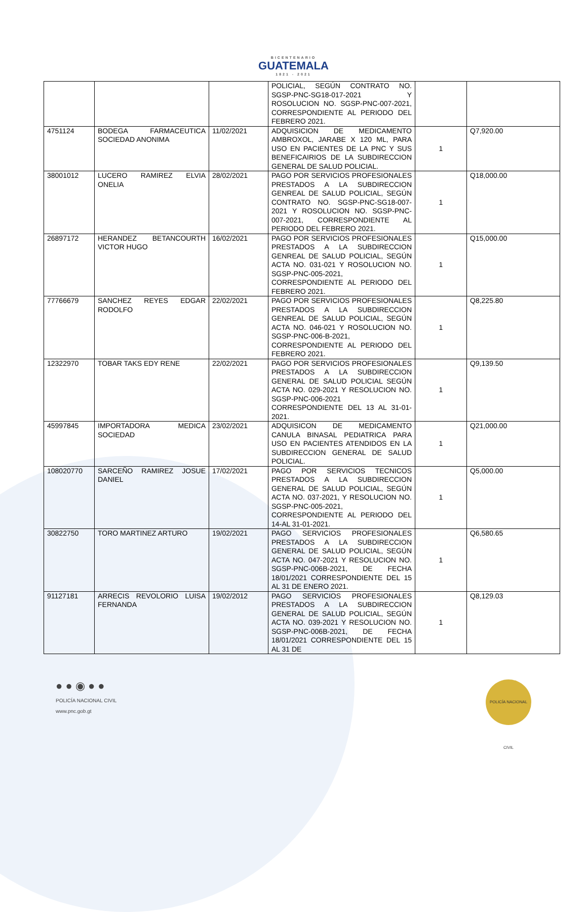BICENTENARIO GUATEMALA 1821 - 2021
| | | | POLICIAL, SEGÚN CONTRATO NO. SGSP-PNC-SG18-017-2021 Y ROSOLUCION NO. SGSP-PNC-007-2021, CORRESPONDIENTE AL PERIODO DEL FEBRERO 2021. | | |
| 4751124 | BODEGA FARMACEUTICA SOCIEDAD ANONIMA | 11/02/2021 | ADQUISICION DE MEDICAMENTO AMBROXOL, JARABE X 120 ML, PARA USO EN PACIENTES DE LA PNC Y SUS BENEFICAIRIOS DE LA SUBDIRECCION GENERAL DE SALUD POLICIAL. | 1 | Q7,920.00 |
| 38001012 | LUCERO RAMIREZ ELVIA ONELIA | 28/02/2021 | PAGO POR SERVICIOS PROFESIONALES PRESTADOS A LA SUBDIRECCION GENREAL DE SALUD POLICIAL, SEGÚN CONTRATO NO. SGSP-PNC-SG18-007-2021 Y ROSOLUCION NO. SGSP-PNC-007-2021, CORRESPONDIENTE AL PERIODO DEL FEBRERO 2021. | 1 | Q18,000.00 |
| 26897172 | HERANDEZ BETANCOURTH VICTOR HUGO | 16/02/2021 | PAGO POR SERVICIOS PROFESIONALES PRESTADOS A LA SUBDIRECCION GENREAL DE SALUD POLICIAL, SEGÚN ACTA NO. 031-021 Y ROSOLUCION NO. SGSP-PNC-005-2021, CORRESPONDIENTE AL PERIODO DEL FEBRERO 2021. | 1 | Q15,000.00 |
| 77766679 | SANCHEZ REYES EDGAR RODOLFO | 22/02/2021 | PAGO POR SERVICIOS PROFESIONALES PRESTADOS A LA SUBDIRECCION GENREAL DE SALUD POLICIAL, SEGÚN ACTA NO. 046-021 Y ROSOLUCION NO. SGSP-PNC-006-B-2021, CORRESPONDIENTE AL PERIODO DEL FEBRERO 2021. | 1 | Q8,225.80 |
| 12322970 | TOBAR TAKS EDY RENE | 22/02/2021 | PAGO POR SERVICIOS PROFESIONALES PRESTADOS A LA SUBDIRECCION GENERAL DE SALUD POLICIAL SEGÚN ACTA NO. 029-2021 Y RESOLUCION NO. SGSP-PNC-006-2021 CORRESPONDIENTE DEL 13 AL 31-01-2021. | 1 | Q9,139.50 |
| 45997845 | IMPORTADORA MEDICA SOCIEDAD | 23/02/2021 | ADQUISICON DE MEDICAMENTO CANULA BINASAL PEDIATRICA PARA USO EN PACIENTES ATENDIDOS EN LA SUBDIRECCION GENERAL DE SALUD POLICIAL. | 1 | Q21,000.00 |
| 108020770 | SARCEÑO RAMIREZ JOSUE DANIEL | 17/02/2021 | PAGO POR SERVICIOS TECNICOS PRESTADOS A LA SUBDIRECCION GENERAL DE SALUD POLICIAL, SEGÚN ACTA NO. 037-2021, Y RESOLUCION NO. SGSP-PNC-005-2021, CORRESPONDIENTE AL PERIODO DEL 14-AL 31-01-2021. | 1 | Q5,000.00 |
| 30822750 | TORO MARTINEZ ARTURO | 19/02/2021 | PAGO SERVICIOS PROFESIONALES PRESTADOS A LA SUBDIRECCION GENERAL DE SALUD POLICIAL, SEGÚN ACTA NO. 047-2021 Y RESOLUCION NO. SGSP-PNC-006B-2021, DE FECHA 18/01/2021 CORRESPONDIENTE DEL 15 AL 31 DE ENERO 2021. | 1 | Q6,580.65 |
| 91127181 | ARRECIS REVOLORIO LUISA FERNANDA | 19/02/2012 | PAGO SERVICIOS PROFESIONALES PRESTADOS A LA SUBDIRECCION GENERAL DE SALUD POLICIAL, SEGÚN ACTA NO. 039-2021 Y RESOLUCION NO. SGSP-PNC-006B-2021, DE FECHA 18/01/2021 CORRESPONDIENTE DEL 15 AL 31 DE | 1 | Q8,129.03 |
● ● ◉ ● ●
POLICÍA NACIONAL CIVIL
www.pnc.gob.gt
POLICÍA NACIONAL CIVIL